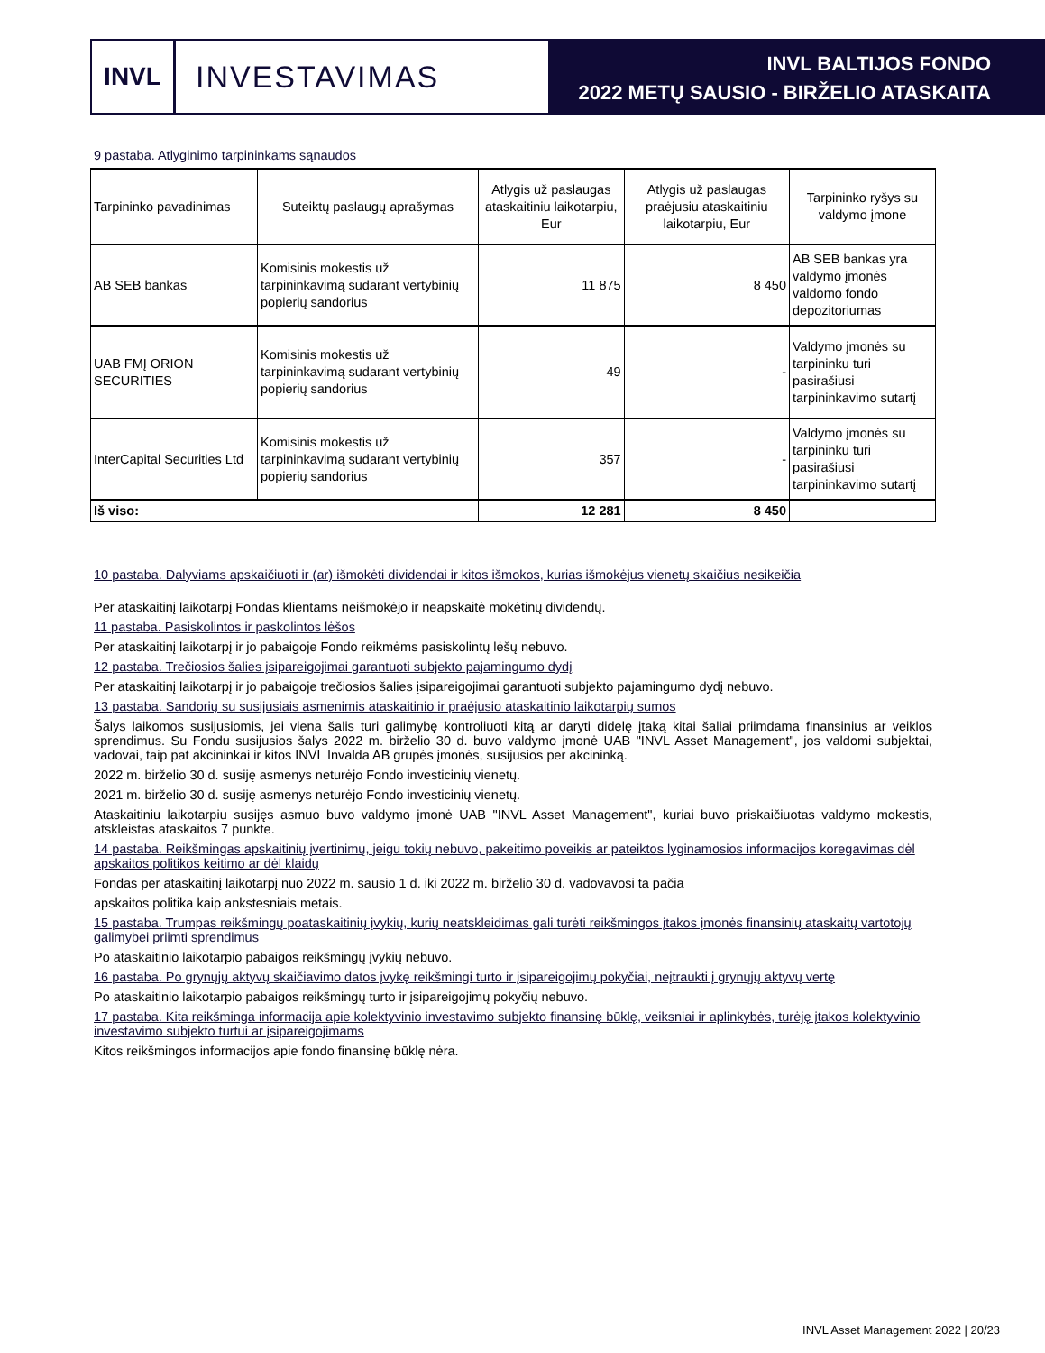INVL
INVESTAVIMAS
INVL BALTIJOS FONDO
2022 METŲ SAUSIO - BIRŽELIO ATASKAITA
9 pastaba. Atlyginimo tarpininkams sąnaudos
| Tarpininko pavadinimas | Suteiktų paslaugų aprašymas | Atlygis už paslaugas ataskaitiniu laikotarpiu, Eur | Atlygis už paslaugas praėjusiu ataskaitiniu laikotarpiu, Eur | Tarpininko ryšys su valdymo įmone |
| --- | --- | --- | --- | --- |
| AB SEB bankas | Komisinis mokestis už tarpininkavimą sudarant vertybinių popierių sandorius | 11 875 | 8 450 | AB SEB bankas yra valdymo įmonės valdomo fondo depozitoriumas |
| UAB FMĮ ORION SECURITIES | Komisinis mokestis už tarpininkavimą sudarant vertybinių popierių sandorius | 49 | - | Valdymo įmonės su tarpininku turi pasirašiusi tarpininkavimo sutartį |
| InterCapital Securities Ltd | Komisinis mokestis už tarpininkavimą sudarant vertybinių popierių sandorius | 357 | - | Valdymo įmonės su tarpininku turi pasirašiusi tarpininkavimo sutartį |
| Iš viso: | | 12 281 | 8 450 | |
10 pastaba. Dalyviams apskaičiuoti ir (ar) išmokėti dividendai ir kitos išmokos, kurias išmokėjus vienetų skaičius nesikeičia
Per ataskaitinį laikotarpį Fondas klientams neišmokėjo ir neapskaitė mokėtinų dividendų.
11 pastaba. Pasiskolintos ir paskolintos lėšos
Per ataskaitinį laikotarpį ir jo pabaigoje Fondo reikmėms pasiskolintų lėšų nebuvo.
12 pastaba. Trečiosios šalies įsipareigojimai garantuoti subjekto pajamingumo dydį
Per ataskaitinį laikotarpį ir jo pabaigoje trečiosios šalies įsipareigojimai garantuoti subjekto pajamingumo dydį nebuvo.
13 pastaba. Sandorių su susijusiais asmenimis ataskaitinio ir praėjusio ataskaitinio laikotarpių sumos
Šalys laikomos susijusiomis, jei viena šalis turi galimybę kontroliuoti kitą ar daryti didelę įtaką kitai šaliai priimdama finansinius ar veiklos sprendimus. Su Fondu susijusios šalys 2022 m. birželio 30 d. buvo valdymo įmonė UAB "INVL Asset Management", jos valdomi subjektai, vadovai, taip pat akcininkai ir kitos INVL Invalda AB grupės įmonės, susijusios per akcininką.
2022 m. birželio 30 d. susiję asmenys neturėjo Fondo investicinių vienetų.
2021 m. birželio 30 d. susiję asmenys neturėjo Fondo investicinių vienetų.
Ataskaitiniu laikotarpiu susijęs asmuo buvo valdymo įmonė UAB "INVL Asset Management", kuriai buvo priskaičiuotas valdymo mokestis, atskleistas ataskaitos 7 punkte.
14 pastaba. Reikšmingas apskaitinių įvertinimų, jeigu tokių nebuvo, pakeitimo poveikis ar pateiktos lyginamosios informacijos koregavimas dėl apskaitos politikos keitimo ar dėl klaidų
Fondas per ataskaitinį laikotarpį nuo 2022 m. sausio 1 d. iki 2022 m. birželio 30 d. vadovavosi ta pačia
apskaitos politika kaip ankstesniais metais.
15 pastaba. Trumpas reikšmingų poataskaitinių įvykių, kurių neatskleidimas gali turėti reikšmingos įtakos įmonės finansinių ataskaitų vartotojų galimybei priimti sprendimus
Po ataskaitinio laikotarpio pabaigos reikšmingų įvykių nebuvo.
16 pastaba. Po grynųjų aktyvų skaičiavimo datos įvykę reikšmingi turto ir įsipareigojimų pokyčiai, neįtraukti į grynųjų aktyvų vertę
Po ataskaitinio laikotarpio pabaigos reikšmingų turto ir įsipareigojimų pokyčių nebuvo.
17 pastaba. Kita reikšminga informacija apie kolektyvinio investavimo subjekto finansinę būklę, veiksniai ir aplinkybės, turėję įtakos kolektyvinio investavimo subjekto turtui ar įsipareigojimams
Kitos reikšmingos informacijos apie fondo finansinę būklę nėra.
INVL Asset Management 2022 | 20/23